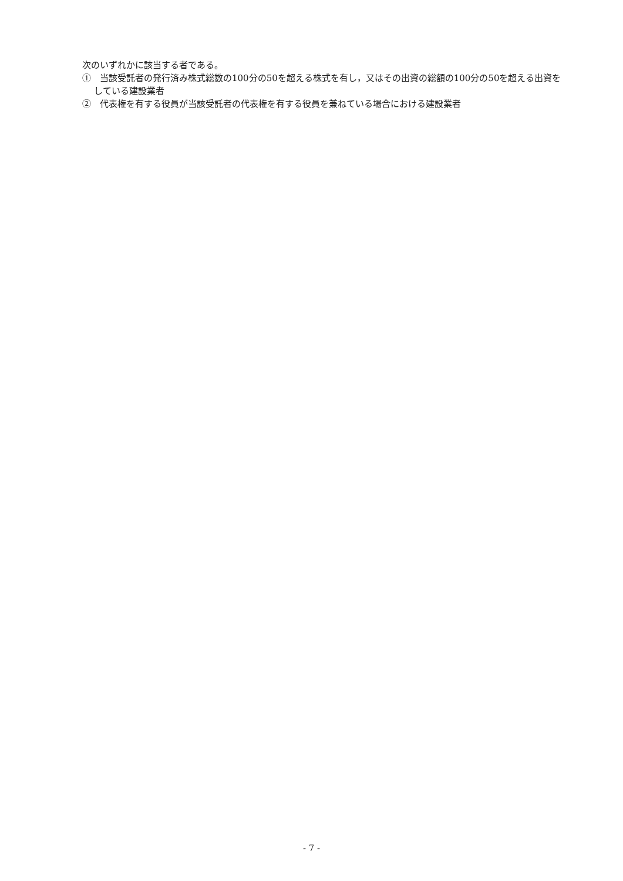次のいずれかに該当する者である。
①　当該受託者の発行済み株式総数の100分の50を超える株式を有し，又はその出資の総額の100分の50を超える出資をしている建設業者
②　代表権を有する役員が当該受託者の代表権を有する役員を兼ねている場合における建設業者
- 7 -